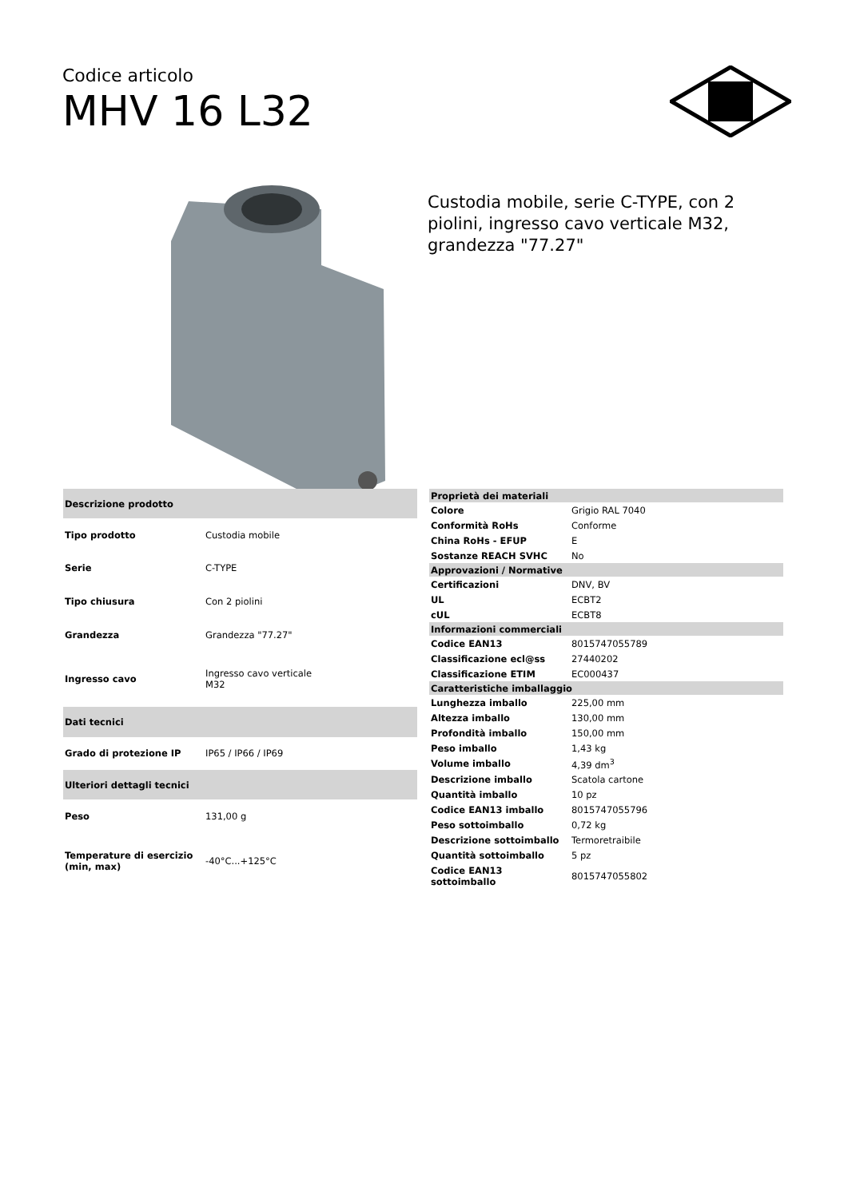Codice articolo
MHV 16 L32
Custodia mobile, serie C-TYPE, con 2 piolini, ingresso cavo verticale M32, grandezza "77.27"
| Descrizione prodotto | |
| --- | --- |
| Tipo prodotto | Custodia mobile |
| Serie | C-TYPE |
| Tipo chiusura | Con 2 piolini |
| Grandezza | Grandezza "77.27" |
| Ingresso cavo | Ingresso cavo verticale M32 |
| Dati tecnici | |
| Grado di protezione IP | IP65 / IP66 / IP69 |
| Ulteriori dettagli tecnici | |
| Peso | 131,00 g |
| Temperature di esercizio (min, max) | -40°C...+125°C |
| Proprietà dei materiali | |
| --- | --- |
| Colore | Grigio RAL 7040 |
| Conformità RoHs | Conforme |
| China RoHs - EFUP | E |
| Sostanze REACH SVHC | No |
| Approvazioni / Normative | |
| Certificazioni | DNV, BV |
| UL | ECBT2 |
| cUL | ECBT8 |
| Informazioni commerciali | |
| Codice EAN13 | 8015747055789 |
| Classificazione ecl@ss | 27440202 |
| Classificazione ETIM | EC000437 |
| Caratteristiche imballaggio | |
| Lunghezza imballo | 225,00 mm |
| Altezza imballo | 130,00 mm |
| Profondità imballo | 150,00 mm |
| Peso imballo | 1,43 kg |
| Volume imballo | 4,39 dm<sup>3</sup> |
| Descrizione imballo | Scatola cartone |
| Quantità imballo | 10 pz |
| Codice EAN13 imballo | 8015747055796 |
| Peso sottoimballo | 0,72 kg |
| Descrizione sottoimballo | Termoretraibile |
| Quantità sottoimballo | 5 pz |
| Codice EAN13 sottoimballo | 8015747055802 |